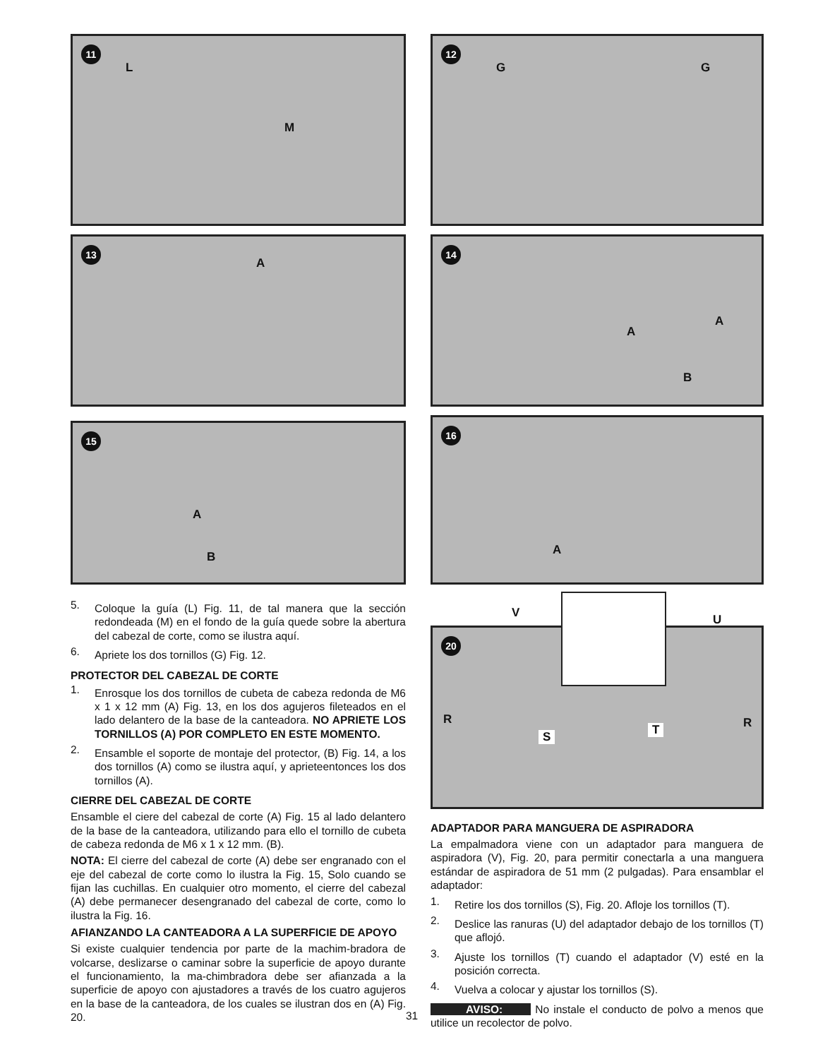11
L
M
13
A
15
A
B
5.
Coloque la guía (L) Fig. 11, de tal manera que la sección redondeada (M) en el fondo de la guía quede sobre la abertura del cabezal de corte, como se ilustra aquí.
6.
Apriete los dos tornillos (G) Fig. 12.
PROTECTOR DEL CABEZAL DE CORTE
1.
Enrosque los dos tornillos de cubeta de cabeza redonda de M6 x 1 x 12 mm (A) Fig. 13, en los dos agujeros fileteados en el lado delantero de la base de la canteadora. NO APRIETE LOS TORNILLOS (A) POR COMPLETO EN ESTE MOMENTO.
2.
Ensamble el soporte de montaje del protector, (B) Fig. 14, a los dos tornillos (A) como se ilustra aquí, y aprieteentonces los dos tornillos (A).
CIERRE DEL CABEZAL DE CORTE
Ensamble el ciere del cabezal de corte (A) Fig. 15 al lado delantero de la base de la canteadora, utilizando para ello el tornillo de cubeta de cabeza redonda de M6 x 1 x 12 mm. (B).
NOTA: El cierre del cabezal de corte (A) debe ser engranado con el eje del cabezal de corte como lo ilustra la Fig. 15, Solo cuando se fijan las cuchillas. En cualquier otro momento, el cierre del cabezal (A) debe permanecer desengranado del cabezal de corte, como lo ilustra la Fig. 16.
AFIANZANDO LA CANTEADORA A LA SUPERFICIE DE APOYO
Si existe cualquier tendencia por parte de la machim-bradora de volcarse, deslizarse o caminar sobre la superficie de apoyo durante el funcionamiento, la ma-chimbradora debe ser afianzada a la superficie de apoyo con ajustadores a través de los cuatro agujeros en la base de la canteadora, de los cuales se ilustran dos en (A) Fig. 20.
12
G G
14
A
A
B
16
A
V U
20
R R
S T
ADAPTADOR PARA MANGUERA DE ASPIRADORA
La empalmadora viene con un adaptador para manguera de aspiradora (V), Fig. 20, para permitir conectarla a una manguera estándar de aspiradora de 51 mm (2 pulgadas). Para ensamblar el adaptador:
1.
Retire los dos tornillos (S), Fig. 20. Afloje los tornillos (T).
2.
Deslice las ranuras (U) del adaptador debajo de los tornillos (T) que aflojó.
3.
Ajuste los tornillos (T) cuando el adaptador (V) esté en la posición correcta.
4.
Vuelva a colocar y ajustar los tornillos (S).
AVISO: No instale el conducto de polvo a menos que utilice un recolector de polvo.
31